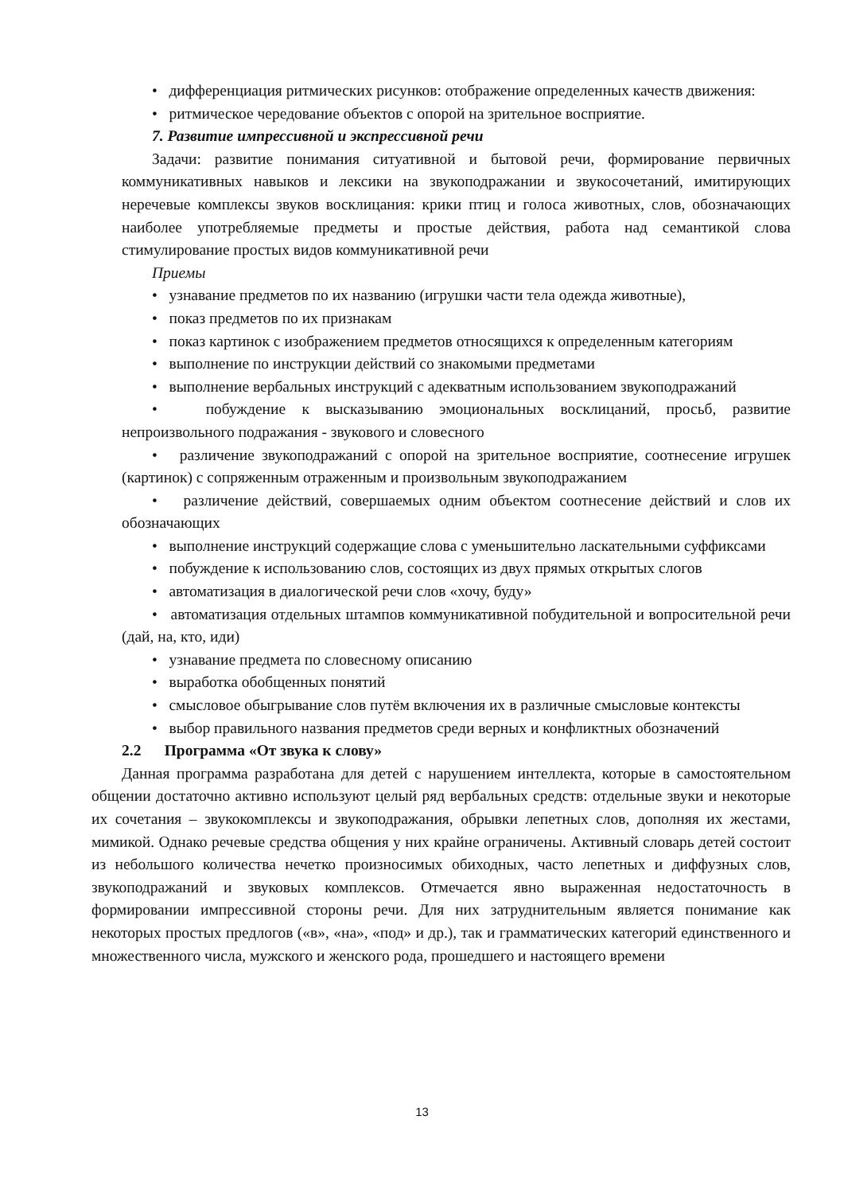• дифференциация ритмических рисунков: отображение определенных качеств движения:
• ритмическое чередование объектов с опорой на зрительное восприятие.
7. Развитие импрессивной и экспрессивной речи
Задачи: развитие понимания ситуативной и бытовой речи, формирование первичных коммуникативных навыков и лексики на звукоподражании и звукосочетаний, имитирующих неречевые комплексы звуков восклицания: крики птиц и голоса животных, слов, обозначающих наиболее употребляемые предметы и простые действия, работа над семантикой слова стимулирование простых видов коммуникативной речи
Приемы
• узнавание предметов по их названию (игрушки части тела одежда животные),
• показ предметов по их признакам
• показ картинок с изображением предметов относящихся к определенным категориям
• выполнение по инструкции действий со знакомыми предметами
• выполнение вербальных инструкций с адекватным использованием звукоподражаний
• побуждение к высказыванию эмоциональных восклицаний, просьб, развитие непроизвольного подражания - звукового и словесного
• различение звукоподражаний с опорой на зрительное восприятие, соотнесение игрушек (картинок) с сопряженным отраженным и произвольным звукоподражанием
• различение действий, совершаемых одним объектом соотнесение действий и слов их обозначающих
• выполнение инструкций содержащие слова с уменьшительно ласкательными суффиксами
• побуждение к использованию слов, состоящих из двух прямых открытых слогов
• автоматизация в диалогической речи слов «хочу, буду»
• автоматизация отдельных штампов коммуникативной побудительной и вопросительной речи (дай, на, кто, иди)
• узнавание предмета по словесному описанию
• выработка обобщенных понятий
• смысловое обыгрывание слов путём включения их в различные смысловые контексты
• выбор правильного названия предметов среди верных и конфликтных обозначений
2.2 Программа «От звука к слову»
Данная программа разработана для детей с нарушением интеллекта, которые в самостоятельном общении достаточно активно используют целый ряд вербальных средств: отдельные звуки и некоторые их сочетания – звукокомплексы и звукоподражания, обрывки лепетных слов, дополняя их жестами, мимикой. Однако речевые средства общения у них крайне ограничены. Активный словарь детей состоит из небольшого количества нечетко произносимых обиходных, часто лепетных и диффузных слов, звукоподражаний и звуковых комплексов. Отмечается явно выраженная недостаточность в формировании импрессивной стороны речи. Для них затруднительным является понимание как некоторых простых предлогов («в», «на», «под» и др.), так и грамматических категорий единственного и множественного числа, мужского и женского рода, прошедшего и настоящего времени
13